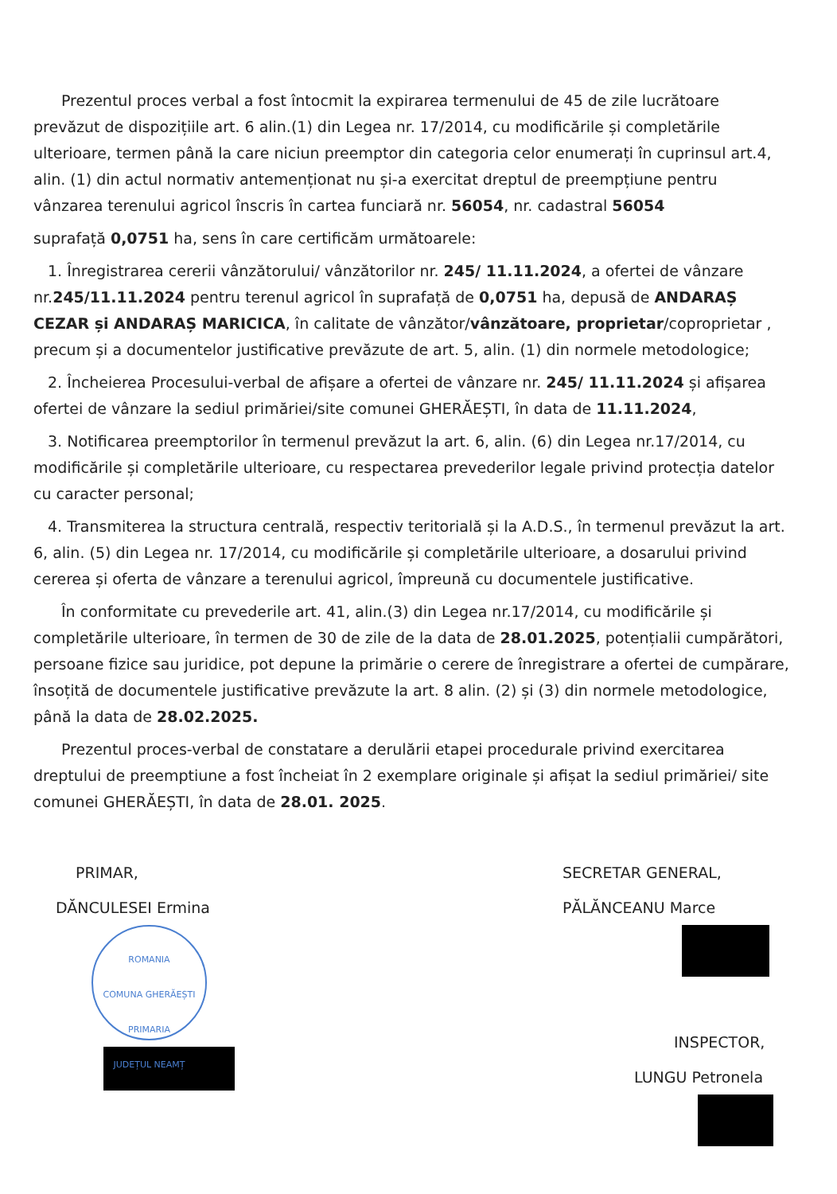Prezentul proces verbal a fost întocmit la expirarea termenului de 45 de zile lucrătoare prevăzut de dispozițiile art. 6 alin.(1) din Legea nr. 17/2014, cu modificările și completările ulterioare, termen până la care niciun preemptor din categoria celor enumerați în cuprinsul art.4, alin. (1) din actul normativ antemenționat nu și-a exercitat dreptul de preempțiune pentru vânzarea terenului agricol înscris în cartea funciară nr. 56054, nr. cadastral 56054
suprafață 0,0751 ha, sens în care certificăm următoarele:
1. Înregistrarea cererii vânzătorului/ vânzătorilor nr. 245/ 11.11.2024, a ofertei de vânzare nr.245/11.11.2024 pentru terenul agricol în suprafață de 0,0751 ha, depusă de ANDARAȘ CEZAR și ANDARAȘ MARICICA, în calitate de vânzător/vânzătoare, proprietar/coproprietar , precum și a documentelor justificative prevăzute de art. 5, alin. (1) din normele metodologice;
2. Încheierea Procesului-verbal de afișare a ofertei de vânzare nr. 245/ 11.11.2024 și afișarea ofertei de vânzare la sediul primăriei/site comunei GHERĂEȘTI, în data de 11.11.2024,
3. Notificarea preemptorilor în termenul prevăzut la art. 6, alin. (6) din Legea nr.17/2014, cu modificările și completările ulterioare, cu respectarea prevederilor legale privind protecția datelor cu caracter personal;
4. Transmiterea la structura centrală, respectiv teritorială și la A.D.S., în termenul prevăzut la art. 6, alin. (5) din Legea nr. 17/2014, cu modificările și completările ulterioare, a dosarului privind cererea și oferta de vânzare a terenului agricol, împreună cu documentele justificative.
În conformitate cu prevederile art. 41, alin.(3) din Legea nr.17/2014, cu modificările și completările ulterioare, în termen de 30 de zile de la data de 28.01.2025, potențialii cumpărători, persoane fizice sau juridice, pot depune la primărie o cerere de înregistrare a ofertei de cumpărare, însoțită de documentele justificative prevăzute la art. 8 alin. (2) și (3) din normele metodologice, până la data de 28.02.2025.
Prezentul proces-verbal de constatare a derulării etapei procedurale privind exercitarea dreptului de preemptiune a fost încheiat în 2 exemplare originale și afișat la sediul primăriei/ site comunei GHERĂEȘTI, în data de 28.01. 2025.
PRIMAR,
DĂNCULESEI Ermina
ROMANIA
COMUNA GHERĂEȘTI
PRIMARIA
JUDEȚUL NEAMȚ
SECRETAR GENERAL,
PĂLĂNCEANU Marce
INSPECTOR,
LUNGU Petronela